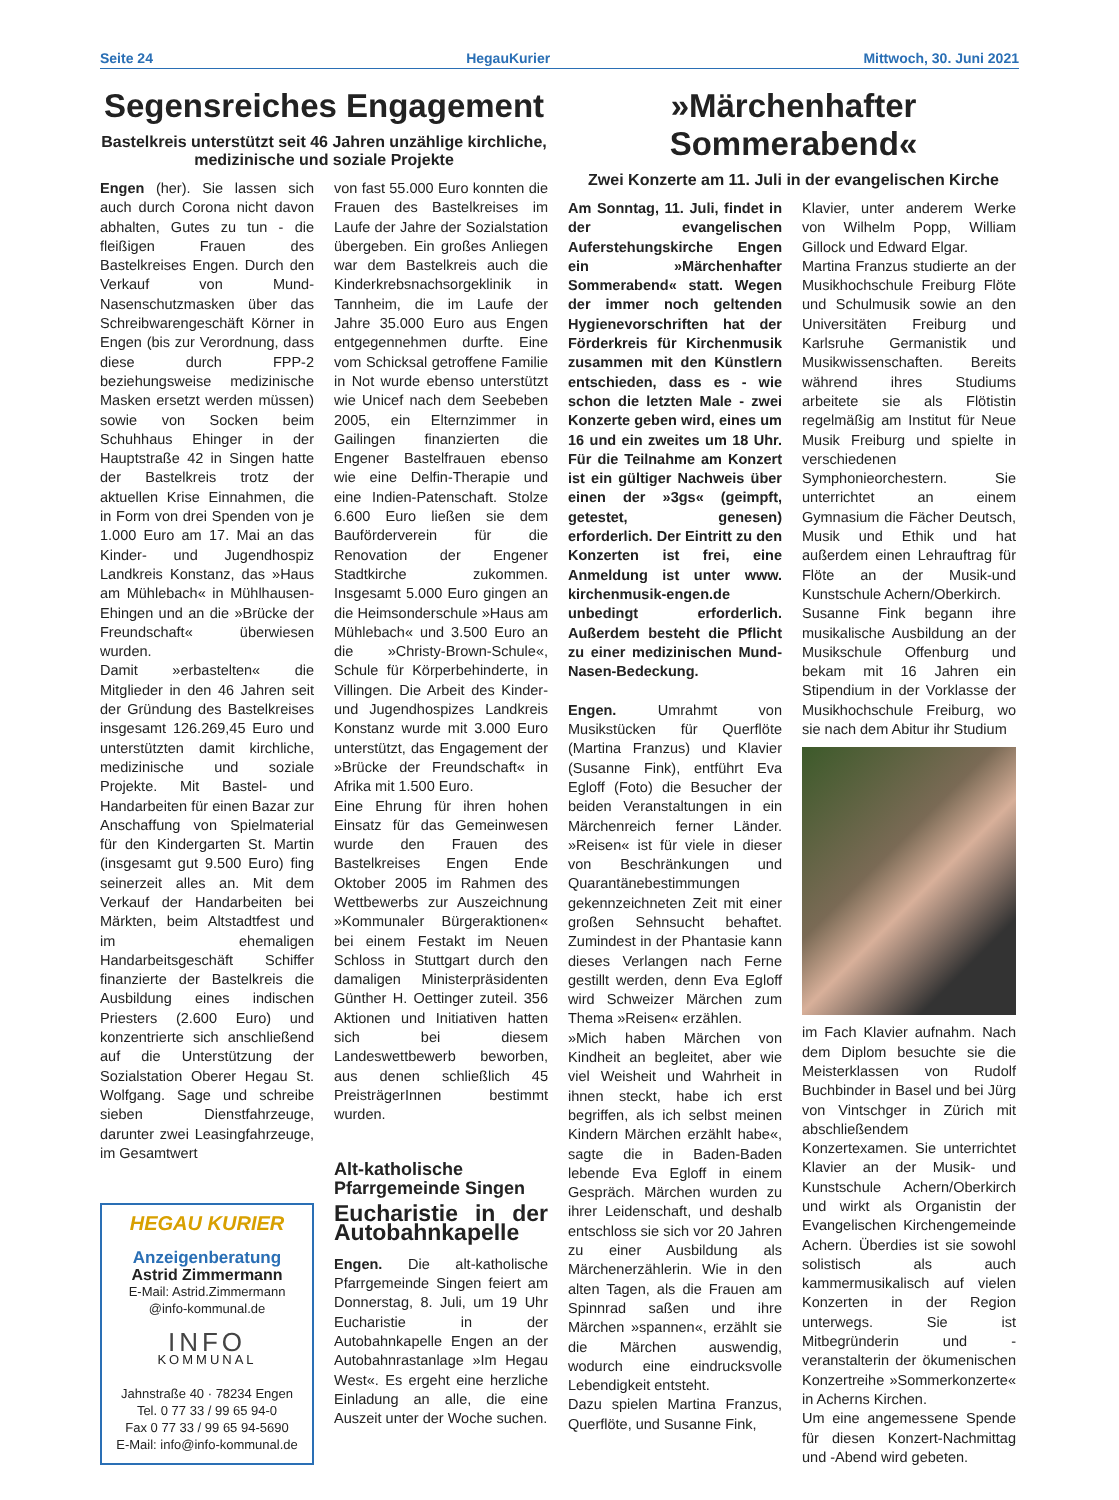Seite 24 HegauKurier Mittwoch, 30. Juni 2021
Segensreiches Engagement
Bastelkreis unterstützt seit 46 Jahren unzählige kirchliche, medizinische und soziale Projekte
Engen (her). Sie lassen sich auch durch Corona nicht davon abhalten, Gutes zu tun - die fleißigen Frauen des Bastelkreises Engen. Durch den Verkauf von Mund-Nasenschutzmasken über das Schreibwarengeschäft Körner in Engen (bis zur Verordnung, dass diese durch FPP-2 beziehungsweise medizinische Masken ersetzt werden müssen) sowie von Socken beim Schuhhaus Ehinger in der Hauptstraße 42 in Singen hatte der Bastelkreis trotz der aktuellen Krise Einnahmen, die in Form von drei Spenden von je 1.000 Euro am 17. Mai an das Kinder- und Jugendhospiz Landkreis Konstanz, das »Haus am Mühlebach« in Mühlhausen-Ehingen und an die »Brücke der Freundschaft« überwiesen wurden.
Damit »erbastelten« die Mitglieder in den 46 Jahren seit der Gründung des Bastelkreises insgesamt 126.269,45 Euro und unterstützten damit kirchliche, medizinische und soziale Projekte. Mit Bastel- und Handarbeiten für einen Bazar zur Anschaffung von Spielmaterial für den Kindergarten St. Martin (insgesamt gut 9.500 Euro) fing seinerzeit alles an. Mit dem Verkauf der Handarbeiten bei Märkten, beim Altstadtfest und im ehemaligen Handarbeitsgeschäft Schiffer finanzierte der Bastelkreis die Ausbildung eines indischen Priesters (2.600 Euro) und konzentrierte sich anschließend auf die Unterstützung der Sozialstation Oberer Hegau St. Wolfgang. Sage und schreibe sieben Dienstfahrzeuge, darunter zwei Leasingfahrzeuge, im Gesamtwert
HEGAU KURIER
Anzeigenberatung
Astrid Zimmermann
E-Mail: Astrid.Zimmermann
@info-kommunal.de
INFO
KOMMUNAL
Jahnstraße 40 · 78234 Engen
Tel. 0 77 33 / 99 65 94-0
Fax 0 77 33 / 99 65 94-5690
E-Mail: info@info-kommunal.de
von fast 55.000 Euro konnten die Frauen des Bastelkreises im Laufe der Jahre der Sozialstation übergeben. Ein großes Anliegen war dem Bastelkreis auch die Kinderkrebsnachsorgeklinik in Tannheim, die im Laufe der Jahre 35.000 Euro aus Engen entgegennehmen durfte. Eine vom Schicksal getroffene Familie in Not wurde ebenso unterstützt wie Unicef nach dem Seebeben 2005, ein Elternzimmer in Gailingen finanzierten die Engener Bastelfrauen ebenso wie eine Delfin-Therapie und eine Indien-Patenschaft. Stolze 6.600 Euro ließen sie dem Bauförderverein für die Renovation der Engener Stadtkirche zukommen. Insgesamt 5.000 Euro gingen an die Heimsonderschule »Haus am Mühlebach« und 3.500 Euro an die »Christy-Brown-Schule«, Schule für Körperbehinderte, in Villingen. Die Arbeit des Kinder- und Jugendhospizes Landkreis Konstanz wurde mit 3.000 Euro unterstützt, das Engagement der »Brücke der Freundschaft« in Afrika mit 1.500 Euro.
Eine Ehrung für ihren hohen Einsatz für das Gemeinwesen wurde den Frauen des Bastelkreises Engen Ende Oktober 2005 im Rahmen des Wettbewerbs zur Auszeichnung »Kommunaler Bürgeraktionen« bei einem Festakt im Neuen Schloss in Stuttgart durch den damaligen Ministerpräsidenten Günther H. Oettinger zuteil. 356 Aktionen und Initiativen hatten sich bei diesem Landeswettbewerb beworben, aus denen schließlich 45 PreisträgerInnen bestimmt wurden.
Alt-katholische Pfarrgemeinde Singen
Eucharistie in der Autobahnkapelle
Engen. Die alt-katholische Pfarrgemeinde Singen feiert am Donnerstag, 8. Juli, um 19 Uhr Eucharistie in der Autobahnkapelle Engen an der Autobahnrastanlage »Im Hegau West«. Es ergeht eine herzliche Einladung an alle, die eine Auszeit unter der Woche suchen.
»Märchenhafter Sommerabend«
Zwei Konzerte am 11. Juli in der evangelischen Kirche
Am Sonntag, 11. Juli, findet in der evangelischen Auferstehungskirche Engen ein »Märchenhafter Sommerabend« statt. Wegen der immer noch geltenden Hygienevorschriften hat der Förderkreis für Kirchenmusik zusammen mit den Künstlern entschieden, dass es - wie schon die letzten Male - zwei Konzerte geben wird, eines um 16 und ein zweites um 18 Uhr. Für die Teilnahme am Konzert ist ein gültiger Nachweis über einen der »3gs« (geimpft, getestet, genesen) erforderlich. Der Eintritt zu den Konzerten ist frei, eine Anmeldung ist unter www. kirchenmusik-engen.de unbedingt erforderlich. Außerdem besteht die Pflicht zu einer medizinischen Mund-Nasen-Bedeckung.
Engen. Umrahmt von Musikstücken für Querflöte (Martina Franzus) und Klavier (Susanne Fink), entführt Eva Egloff (Foto) die Besucher der beiden Veranstaltungen in ein Märchenreich ferner Länder. »Reisen« ist für viele in dieser von Beschränkungen und Quarantänebestimmungen gekennzeichneten Zeit mit einer großen Sehnsucht behaftet. Zumindest in der Phantasie kann dieses Verlangen nach Ferne gestillt werden, denn Eva Egloff wird Schweizer Märchen zum Thema »Reisen« erzählen.
»Mich haben Märchen von Kindheit an begleitet, aber wie viel Weisheit und Wahrheit in ihnen steckt, habe ich erst begriffen, als ich selbst meinen Kindern Märchen erzählt habe«, sagte die in Baden-Baden lebende Eva Egloff in einem Gespräch. Märchen wurden zu ihrer Leidenschaft, und deshalb entschloss sie sich vor 20 Jahren zu einer Ausbildung als Märchenerzählerin. Wie in den alten Tagen, als die Frauen am Spinnrad saßen und ihre Märchen »spannen«, erzählt sie die Märchen auswendig, wodurch eine eindrucksvolle Lebendigkeit entsteht.
Dazu spielen Martina Franzus, Querflöte, und Susanne Fink,
Klavier, unter anderem Werke von Wilhelm Popp, William Gillock und Edward Elgar.
Martina Franzus studierte an der Musikhochschule Freiburg Flöte und Schulmusik sowie an den Universitäten Freiburg und Karlsruhe Germanistik und Musikwissenschaften. Bereits während ihres Studiums arbeitete sie als Flötistin regelmäßig am Institut für Neue Musik Freiburg und spielte in verschiedenen Symphonieorchestern. Sie unterrichtet an einem Gymnasium die Fächer Deutsch, Musik und Ethik und hat außerdem einen Lehrauftrag für Flöte an der Musik-und Kunstschule Achern/Oberkirch.
Susanne Fink begann ihre musikalische Ausbildung an der Musikschule Offenburg und bekam mit 16 Jahren ein Stipendium in der Vorklasse der Musikhochschule Freiburg, wo sie nach dem Abitur ihr Studium
im Fach Klavier aufnahm. Nach dem Diplom besuchte sie die Meisterklassen von Rudolf Buchbinder in Basel und bei Jürg von Vintschger in Zürich mit abschließendem Konzertexamen. Sie unterrichtet Klavier an der Musik- und Kunstschule Achern/Oberkirch und wirkt als Organistin der Evangelischen Kirchengemeinde Achern. Überdies ist sie sowohl solistisch als auch kammermusikalisch auf vielen Konzerten in der Region unterwegs. Sie ist Mitbegründerin und -veranstalterin der ökumenischen Konzertreihe »Sommerkonzerte« in Acherns Kirchen.
Um eine angemessene Spende für diesen Konzert-Nachmittag und -Abend wird gebeten.